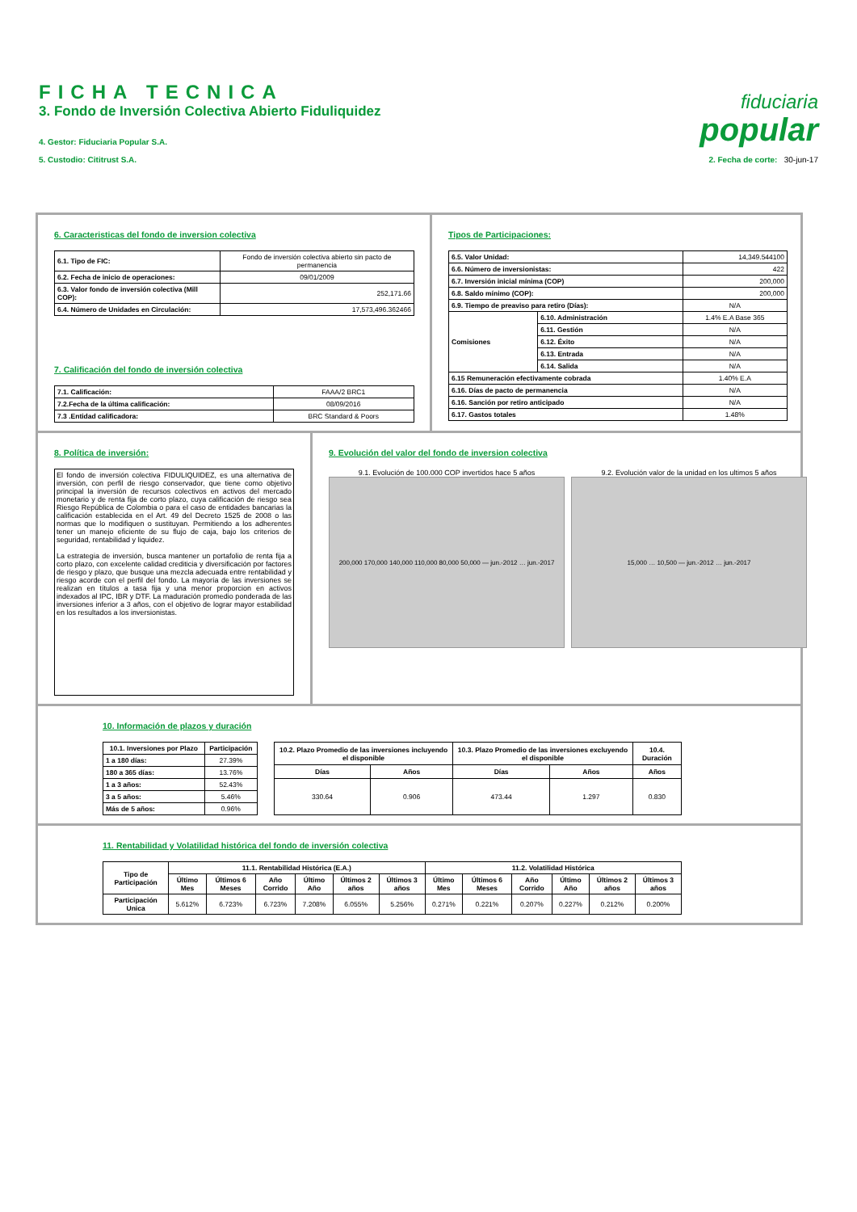FICHA TECNICA
3. Fondo de Inversión Colectiva Abierto Fiduliquidez
4. Gestor: Fiduciaria Popular S.A.
5. Custodio: Cititrust S.A.
fiduciaria
popular
2. Fecha de corte: 30-jun-17
6. Caracteristicas del fondo de inversion colectiva
| 6.1. Tipo de FIC: | Fondo de inversión colectiva abierto sin pacto de permanencia |
| 6.2. Fecha de inicio de operaciones: | 09/01/2009 |
| 6.3. Valor fondo de inversión colectiva (Mill COP): | 252,171.66 |
| 6.4. Número de Unidades en Circulación: | 17,573,496.362466 |
7. Calificación del fondo de inversión colectiva
| 7.1. Calificación: | FAAA/2 BRC1 |
| 7.2.Fecha de la última calificación: | 08/09/2016 |
| 7.3 .Entidad calificadora: | BRC Standard & Poors |
Tipos de Participaciones:
| 6.5. Valor Unidad: | | 14,349.544100 |
| 6.6. Número de inversionistas: | | 422 |
| 6.7. Inversión inicial mínima (COP) | | 200,000 |
| 6.8. Saldo mínimo (COP): | | 200,000 |
| 6.9. Tiempo de preaviso para retiro (Días): | | N/A |
| Comisiones | 6.10. Administración | 1.4% E.A Base 365 |
| | 6.11. Gestión | N/A |
| | 6.12. Éxito | N/A |
| | 6.13. Entrada | N/A |
| | 6.14. Salida | N/A |
| 6.15 Remuneración efectivamente cobrada | | 1.40% E.A |
| 6.16. Días de pacto de permanencia | | N/A |
| 6.16. Sanción por retiro anticipado | | N/A |
| 6.17. Gastos totales | | 1.48% |
8. Política de inversión:
El fondo de inversión colectiva FIDULIQUIDEZ, es una alternativa de inversión, con perfil de riesgo conservador, que tiene como objetivo principal la inversión de recursos colectivos en activos del mercado monetario y de renta fija de corto plazo, cuya calificación de riesgo sea Riesgo República de Colombia o para el caso de entidades bancarias la calificación establecida en el Art. 49 del Decreto 1525 de 2008 o las normas que lo modifiquen o sustituyan. Permitiendo a los adherentes tener un manejo eficiente de su flujo de caja, bajo los criterios de seguridad, rentabilidad y liquidez.
La estrategia de inversión, busca mantener un portafolio de renta fija a corto plazo, con excelente calidad crediticia y diversificación por factores de riesgo y plazo, que busque una mezcla adecuada entre rentabilidad y riesgo acorde con el perfil del fondo. La mayoría de las inversiones se realizan en títulos a tasa fija y una menor proporcion en activos indexados al IPC, IBR y DTF. La maduración promedio ponderada de las inversiones inferior a 3 años, con el objetivo de lograr mayor estabilidad en los resultados a los inversionistas.
9. Evolución del valor del fondo de inversion colectiva
9.1. Evolución de 100.000 COP invertidos hace 5 años
200,000 170,000 140,000 110,000 80,000 50,000 — jun.-2012 … jun.-2017
9.2. Evolución valor de la unidad en los ultimos 5 años
15,000 … 10,500 — jun.-2012 … jun.-2017
10. Información de plazos y duración
| 10.1. Inversiones por Plazo | Participación |
| --- | --- |
| 1 a 180 días: | 27.39% |
| 180 a 365 días: | 13.76% |
| 1 a 3 años: | 52.43% |
| 3 a 5 años: | 5.46% |
| Más de 5 años: | 0.96% |
| 10.2. Plazo Promedio de las inversiones incluyendo el disponible | | 10.3. Plazo Promedio de las inversiones excluyendo el disponible | | 10.4. Duración |
| --- | --- | --- | --- | --- |
| Días | Años | Días | Años | Años |
| 330.64 | 0.906 | 473.44 | 1.297 | 0.830 |
11. Rentabilidad y Volatilidad histórica del fondo de inversión colectiva
| Tipo de Participación | 11.1. Rentabilidad Histórica (E.A.) | | | | | | 11.2. Volatilidad Histórica | | | | | |
| --- | --- | --- | --- | --- | --- | --- | --- | --- | --- | --- | --- | --- |
| | Último Mes | Últimos 6 Meses | Año Corrido | Último Año | Últimos 2 años | Últimos 3 años | Último Mes | Últimos 6 Meses | Año Corrido | Último Año | Últimos 2 años | Últimos 3 años |
| Participación Unica | 5.612% | 6.723% | 6.723% | 7.208% | 6.055% | 5.256% | 0.271% | 0.221% | 0.207% | 0.227% | 0.212% | 0.200% |